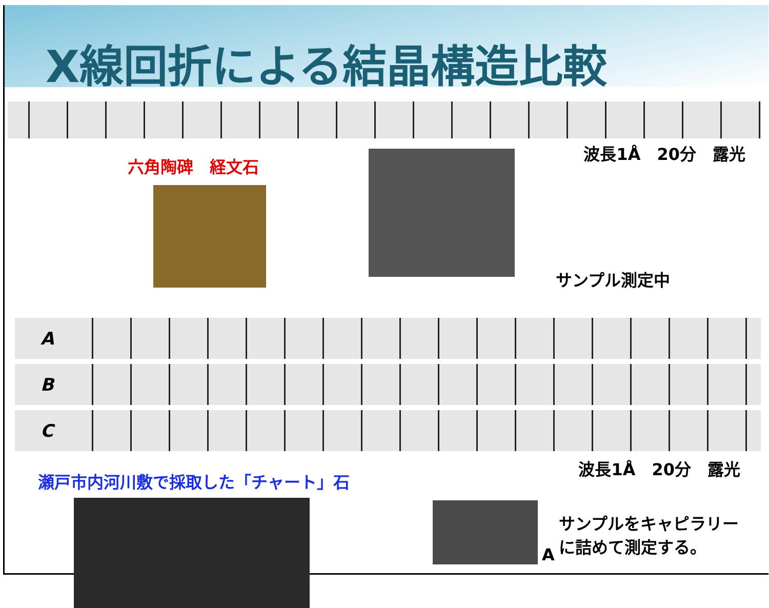X線回折による結晶構造比較
六角陶碑　経文石
波長1Å　20分　露光
サンプル測定中
A
B
C
瀬戸市内河川敷で採取した「チャート」石
波長1Å　20分　露光
A
サンプルをキャピラリー
に詰めて測定する。